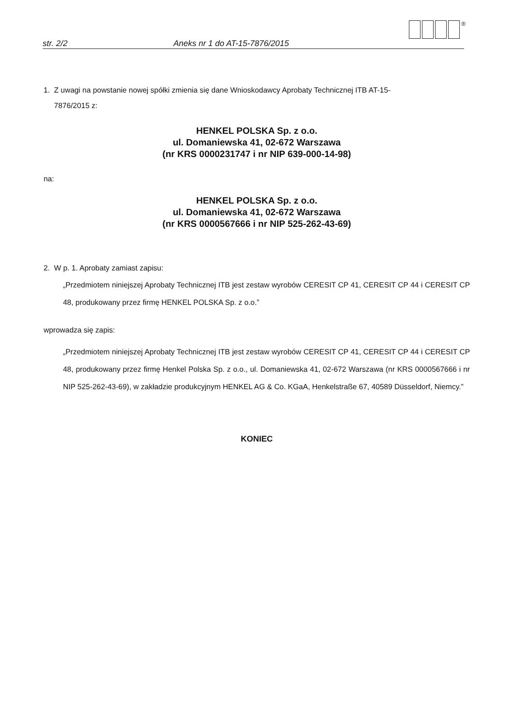str. 2/2 Aneks nr 1 do AT-15-7876/2015
®
1. Z uwagi na powstanie nowej spółki zmienia się dane Wnioskodawcy Aprobaty Technicznej ITB AT-15-
7876/2015 z:
HENKEL POLSKA Sp. z o.o.
ul. Domaniewska 41, 02-672 Warszawa
(nr KRS 0000231747 i nr NIP 639-000-14-98)
na:
HENKEL POLSKA Sp. z o.o.
ul. Domaniewska 41, 02-672 Warszawa
(nr KRS 0000567666 i nr NIP 525-262-43-69)
2. W p. 1. Aprobaty zamiast zapisu:
„Przedmiotem niniejszej Aprobaty Technicznej ITB jest zestaw wyrobów CERESIT CP 41, CERESIT CP 44 i CERESIT CP 48, produkowany przez firmę HENKEL POLSKA Sp. z o.o.”
wprowadza się zapis:
„Przedmiotem niniejszej Aprobaty Technicznej ITB jest zestaw wyrobów CERESIT CP 41, CERESIT CP 44 i CERESIT CP 48, produkowany przez firmę Henkel Polska Sp. z o.o., ul. Domaniewska 41, 02-672 Warszawa (nr KRS 0000567666 i nr NIP 525-262-43-69), w zakładzie produkcyjnym HENKEL AG & Co. KGaA, Henkelstraße 67, 40589 Düsseldorf, Niemcy.”
KONIEC